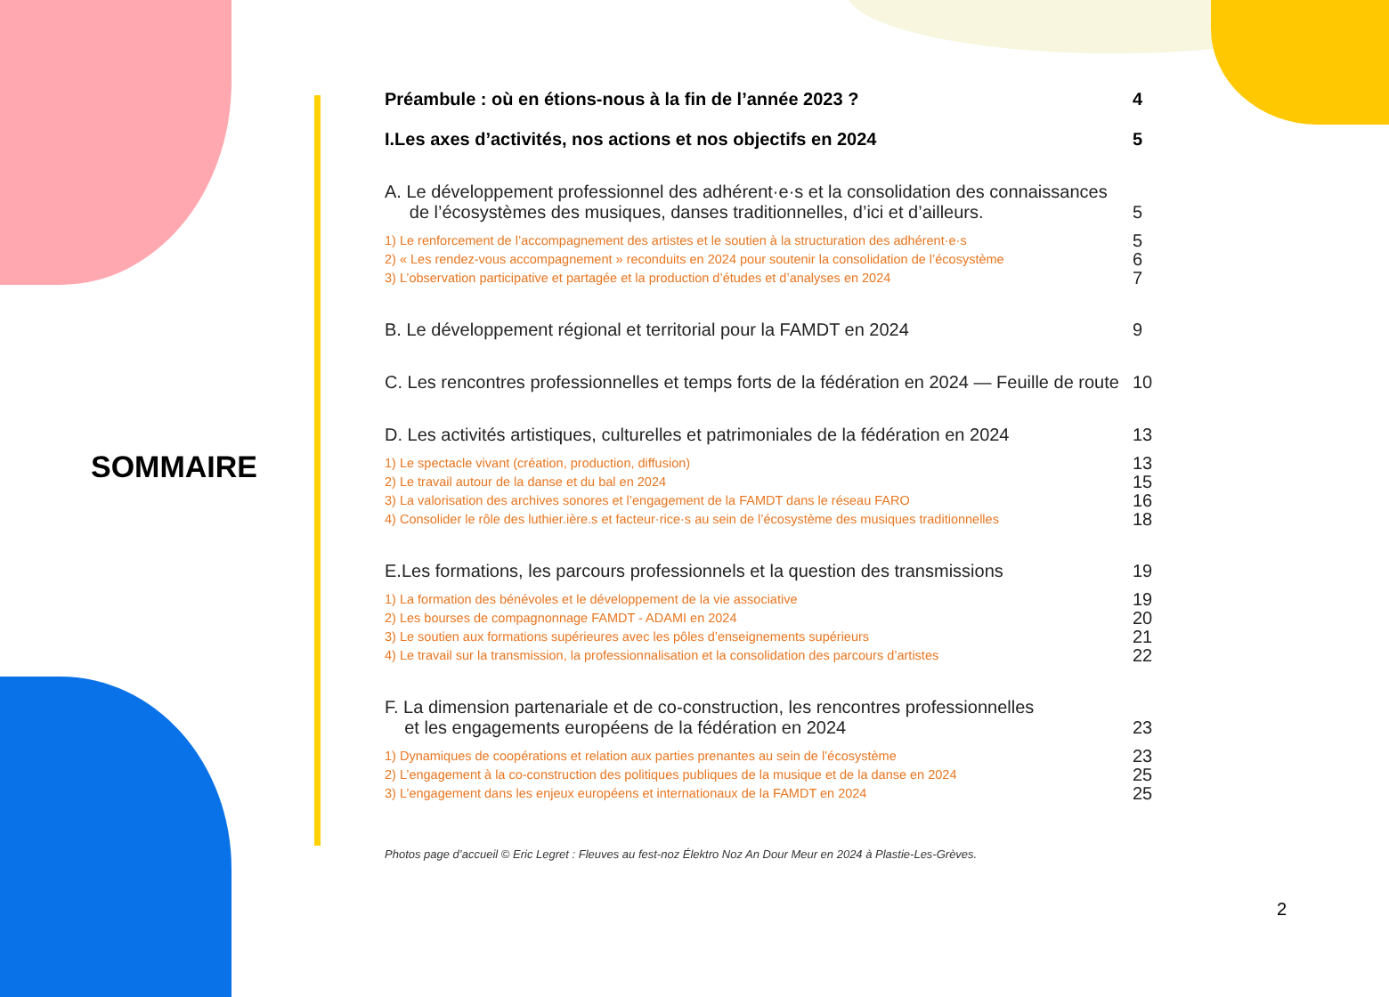SOMMAIRE
Préambule : où en étions-nous à la fin de l’année 2023 ? 4
I.Les axes d’activités, nos actions et nos objectifs en 2024 5
A. Le développement professionnel des adhérent·e·s et la consolidation des connaissances
de l’écosystèmes des musiques, danses traditionnelles, d’ici et d’ailleurs. 5
1) Le renforcement de l’accompagnement des artistes et le soutien à la structuration des adhérent·e·s 5
2) « Les rendez-vous accompagnement » reconduits en 2024 pour soutenir la consolidation de l’écosystème 6
3) L’observation participative et partagée et la production d’études et d’analyses en 2024 7
B. Le développement régional et territorial pour la FAMDT en 2024 9
C. Les rencontres professionnelles et temps forts de la fédération en 2024 — Feuille de route 10
D. Les activités artistiques, culturelles et patrimoniales de la fédération en 2024 13
1) Le spectacle vivant (création, production, diffusion) 13
2) Le travail autour de la danse et du bal en 2024 15
3) La valorisation des archives sonores et l’engagement de la FAMDT dans le réseau FARO 16
4) Consolider le rôle des luthier.ière.s et facteur·rice·s au sein de l’écosystème des musiques traditionnelles 18
E.Les formations, les parcours professionnels et la question des transmissions 19
1) La formation des bénévoles et le développement de la vie associative 19
2) Les bourses de compagnonnage FAMDT - ADAMI en 2024 20
3) Le soutien aux formations supérieures avec les pôles d’enseignements supérieurs 21
4) Le travail sur la transmission, la professionnalisation et la consolidation des parcours d’artistes 22
F. La dimension partenariale et de co-construction, les rencontres professionnelles
et les engagements européens de la fédération en 2024 23
1) Dynamiques de coopérations et relation aux parties prenantes au sein de l’écosystème 23
2) L’engagement à la co-construction des politiques publiques de la musique et de la danse en 2024 25
3) L’engagement dans les enjeux européens et internationaux de la FAMDT en 2024 25
Photos page d’accueil © Eric Legret : Fleuves au fest-noz Élektro Noz An Dour Meur en 2024 à Plastie-Les-Grèves.
2